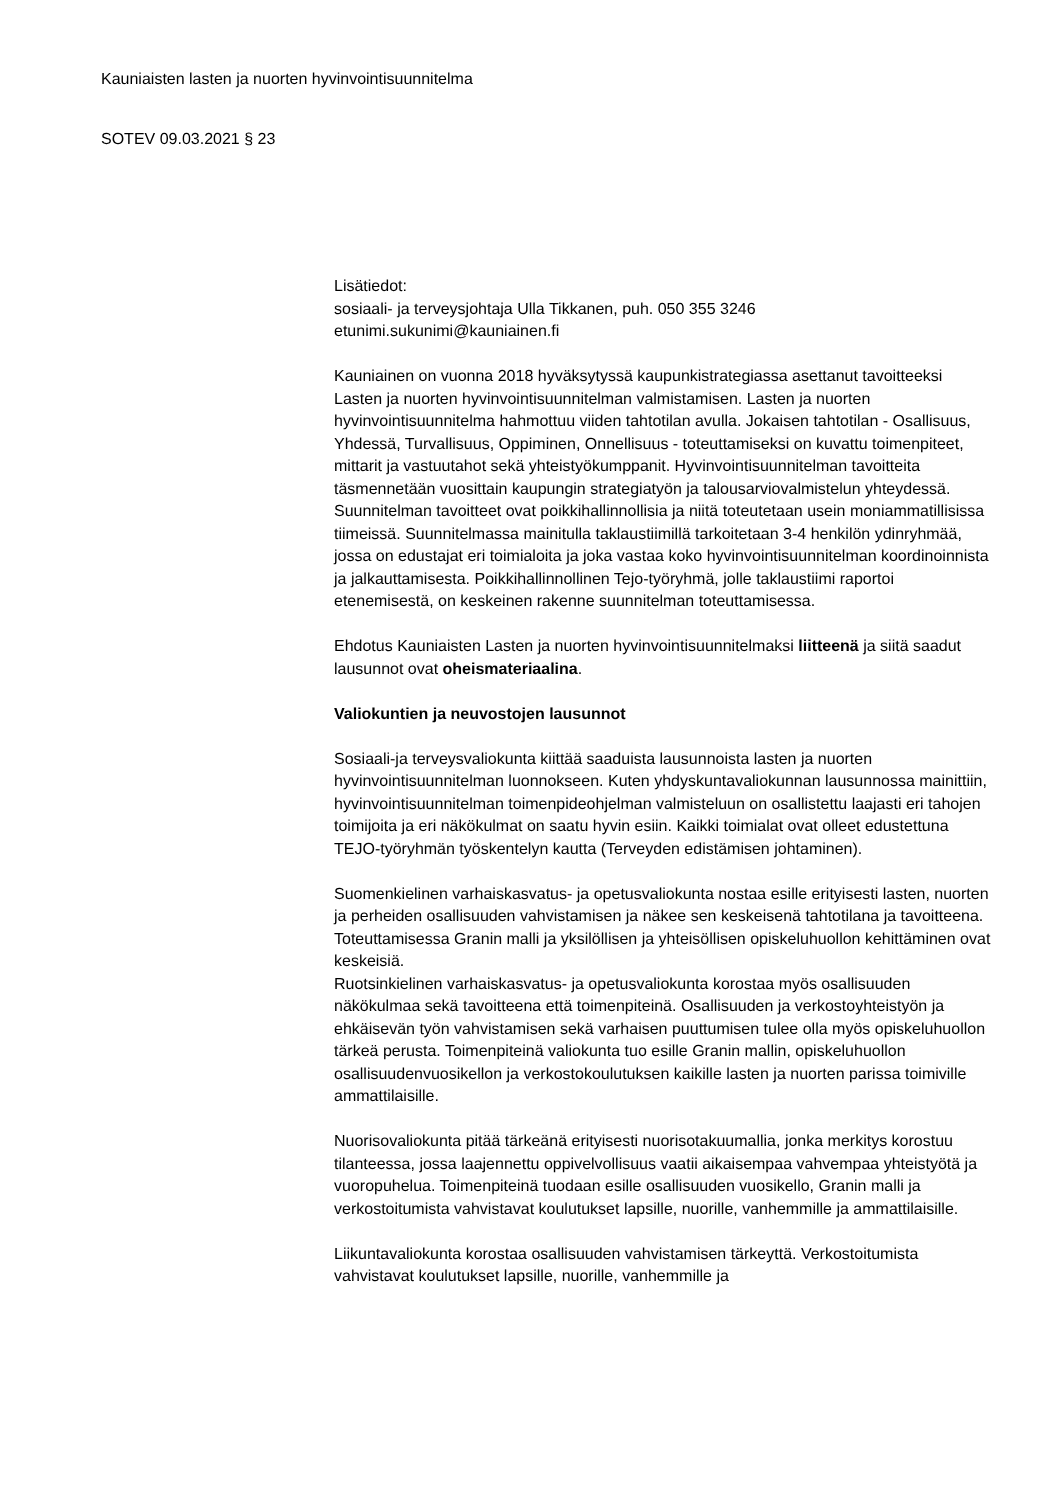Kauniaisten lasten ja nuorten hyvinvointisuunnitelma
SOTEV 09.03.2021 § 23
Lisätiedot:
sosiaali- ja terveysjohtaja Ulla Tikkanen, puh. 050 355 3246
etunimi.sukunimi@kauniainen.fi
Kauniainen on vuonna 2018 hyväksytyssä kaupunkistrategiassa asettanut tavoitteeksi Lasten ja nuorten hyvinvointisuunnitelman valmistamisen. Lasten ja nuorten hyvinvointisuunnitelma hahmottuu viiden tahtotilan avulla. Jokaisen tahtotilan - Osallisuus, Yhdessä, Turvallisuus, Oppiminen, Onnellisuus - toteuttamiseksi on kuvattu toimenpiteet, mittarit ja vastuutahot sekä yhteistyökumppanit. Hyvinvointisuunnitelman tavoitteita täsmennetään vuosittain kaupungin strategiatyön ja talousarviovalmistelun yhteydessä. Suunnitelman tavoitteet ovat poikkihallinnollisia ja niitä toteutetaan usein moniammatillisissa tiimeissä. Suunnitelmassa mainitulla taklaustiimillä tarkoitetaan 3-4 henkilön ydinryhmää, jossa on edustajat eri toimialoita ja joka vastaa koko hyvinvointisuunnitelman koordinoinnista ja jalkauttamisesta. Poikkihallinnollinen Tejo-työryhmä, jolle taklaustiimi raportoi etenemisestä, on keskeinen rakenne suunnitelman toteuttamisessa.
Ehdotus Kauniaisten Lasten ja nuorten hyvinvointisuunnitelmaksi liitteenä ja siitä saadut lausunnot ovat oheismateriaalina.
Valiokuntien ja neuvostojen lausunnot
Sosiaali-ja terveysvaliokunta kiittää saaduista lausunnoista lasten ja nuorten hyvinvointisuunnitelman luonnokseen. Kuten yhdyskuntavaliokunnan lausunnossa mainittiin, hyvinvointisuunnitelman toimenpideohjelman valmisteluun on osallistettu laajasti eri tahojen toimijoita ja eri näkökulmat on saatu hyvin esiin. Kaikki toimialat ovat olleet edustettuna TEJO-työryhmän työskentelyn kautta (Terveyden edistämisen johtaminen).
Suomenkielinen varhaiskasvatus- ja opetusvaliokunta nostaa esille erityisesti lasten, nuorten ja perheiden osallisuuden vahvistamisen ja näkee sen keskeisenä tahtotilana ja tavoitteena. Toteuttamisessa Granin malli ja yksilöllisen ja yhteisöllisen opiskeluhuollon kehittäminen ovat keskeisiä.
Ruotsinkielinen varhaiskasvatus- ja opetusvaliokunta korostaa myös osallisuuden näkökulmaa sekä tavoitteena että toimenpiteinä. Osallisuuden ja verkostoyhteistyön ja ehkäisevän työn vahvistamisen sekä varhaisen puuttumisen tulee olla myös opiskeluhuollon tärkeä perusta. Toimenpiteinä valiokunta tuo esille Granin mallin, opiskeluhuollon osallisuudenvuosikellon ja verkostokoulutuksen kaikille lasten ja nuorten parissa toimiville ammattilaisille.
Nuorisovaliokunta pitää tärkeänä erityisesti nuorisotakuumallia, jonka merkitys korostuu tilanteessa, jossa laajennettu oppivelvollisuus vaatii aikaisempaa vahvempaa yhteistyötä ja vuoropuhelua. Toimenpiteinä tuodaan esille osallisuuden vuosikello, Granin malli ja verkostoitumista vahvistavat koulutukset lapsille, nuorille, vanhemmille ja ammattilaisille.
Liikuntavaliokunta korostaa osallisuuden vahvistamisen tärkeyttä. Verkostoitumista vahvistavat koulutukset lapsille, nuorille, vanhemmille ja